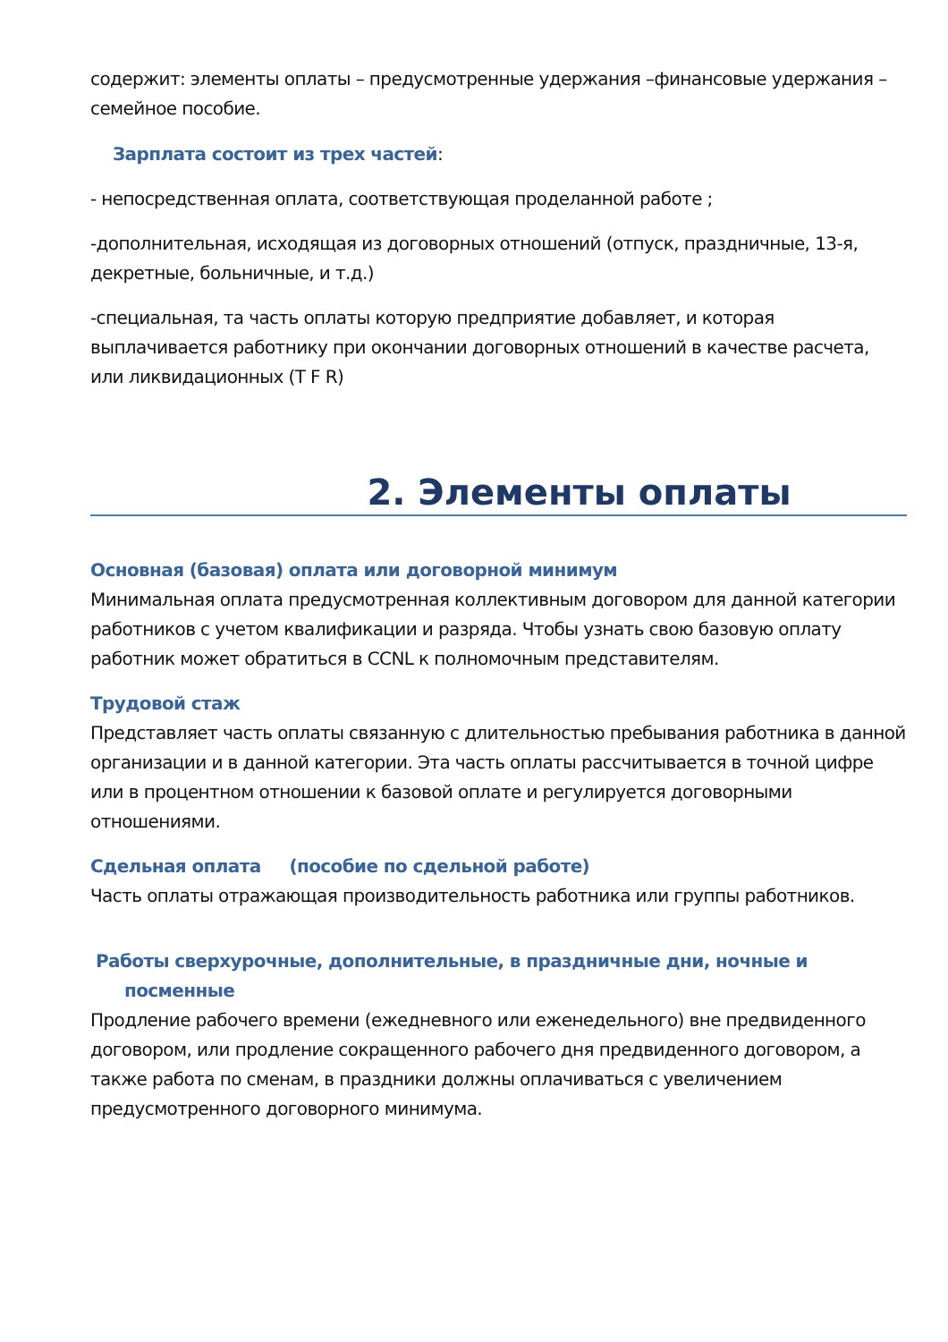содержит: элементы оплаты – предусмотренные удержания –финансовые удержания – семейное пособие.
Зарплата состоит из трех частей:
- непосредственная оплата, соответствующая проделанной работе ;
-дополнительная, исходящая из договорных отношений (отпуск, праздничные, 13-я, декретные, больничные, и т.д.)
-специальная, та часть оплаты которую предприятие добавляет, и которая выплачивается работнику при окончании договорных отношений в качестве расчета, или ликвидационных (T F R)
2. Элементы оплаты
Основная (базовая) оплата или договорной минимум
Минимальная оплата предусмотренная коллективным договором для данной категории работников с учетом квалификации и разряда. Чтобы узнать свою базовую оплату работник может обратиться в CCNL к полномочным представителям.
Трудовой стаж
Представляет часть оплаты связанную с длительностью пребывания работника в данной организации и в данной категории. Эта часть оплаты рассчитывается в точной цифре или в процентном отношении к базовой оплате и регулируется договорными отношениями.
Сдельная оплата (пособие по сдельной работе)
Часть оплаты отражающая производительность работника или группы работников.
Работы сверхурочные, дополнительные, в праздничные дни, ночные и
посменные
Продление рабочего времени (ежедневного или еженедельного) вне предвиденного договором, или продление сокращенного рабочего дня предвиденного договором, а также работа по сменам, в праздники должны оплачиваться с увеличением предусмотренного договорного минимума.